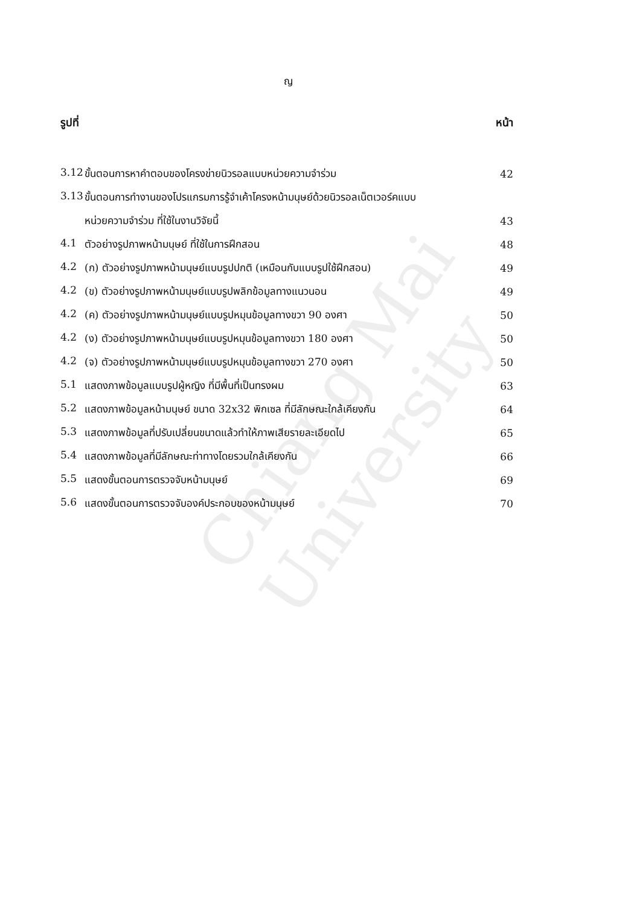Chiang Mai University
ญ
รูปที่ หน้า
3.12 ขั้นตอนการหาคำตอบของโครงข่ายนิวรอลแบบหน่วยความจำร่วม 42
3.13 ขั้นตอนการทำงานของโปรแกรมการรู้จำเค้าโครงหน้ามนุษย์ด้วยนิวรอลเน็ตเวอร์คแบบ
หน่วยความจำร่วม ที่ใช้ในงานวิจัยนี้ 43
4.1 ตัวอย่างรูปภาพหน้ามนุษย์ ที่ใช้ในการฝึกสอน 48
4.2 (ก) ตัวอย่างรูปภาพหน้ามนุษย์แบบรูปปกติ (เหมือนกับแบบรูปใช้ฝึกสอน) 49
4.2 (ข) ตัวอย่างรูปภาพหน้ามนุษย์แบบรูปพลิกข้อมูลทางแนวนอน 49
4.2 (ค) ตัวอย่างรูปภาพหน้ามนุษย์แบบรูปหมุนข้อมูลทางขวา 90 องศา 50
4.2 (ง) ตัวอย่างรูปภาพหน้ามนุษย์แบบรูปหมุนข้อมูลทางขวา 180 องศา 50
4.2 (จ) ตัวอย่างรูปภาพหน้ามนุษย์แบบรูปหมุนข้อมูลทางขวา 270 องศา 50
5.1 แสดงภาพข้อมูลแบบรูปผู้หญิง ที่มีพื้นที่เป็นทรงผม 63
5.2 แสดงภาพข้อมูลหน้ามนุษย์ ขนาด 32x32 พิกเซล ที่มีลักษณะใกล้เคียงกัน 64
5.3 แสดงภาพข้อมูลที่ปรับเปลี่ยนขนาดแล้วทำให้ภาพเสียรายละเอียดไป 65
5.4 แสดงภาพข้อมูลที่มีลักษณะท่าทางโดยรวมใกล้เคียงกัน 66
5.5 แสดงขั้นตอนการตรวจจับหน้ามนุษย์ 69
5.6 แสดงขั้นตอนการตรวจจับองค์ประกอบของหน้ามนุษย์ 70